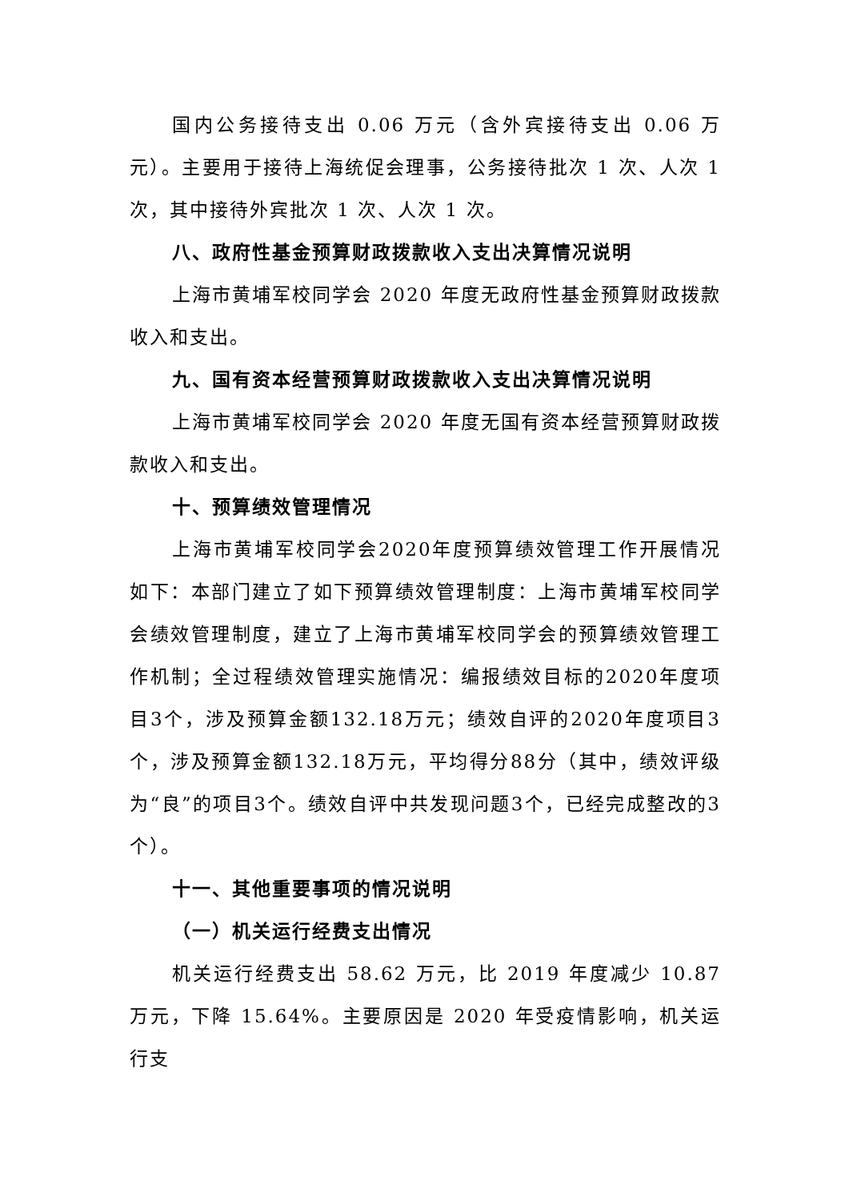国内公务接待支出 0.06 万元（含外宾接待支出 0.06 万元）。主要用于接待上海统促会理事，公务接待批次 1 次、人次 1 次，其中接待外宾批次 1 次、人次 1 次。
八、政府性基金预算财政拨款收入支出决算情况说明
上海市黄埔军校同学会 2020 年度无政府性基金预算财政拨款收入和支出。
九、国有资本经营预算财政拨款收入支出决算情况说明
上海市黄埔军校同学会 2020 年度无国有资本经营预算财政拨款收入和支出。
十、预算绩效管理情况
上海市黄埔军校同学会2020年度预算绩效管理工作开展情况如下：本部门建立了如下预算绩效管理制度：上海市黄埔军校同学会绩效管理制度，建立了上海市黄埔军校同学会的预算绩效管理工作机制；全过程绩效管理实施情况：编报绩效目标的2020年度项目3个，涉及预算金额132.18万元；绩效自评的2020年度项目3个，涉及预算金额132.18万元，平均得分88分（其中，绩效评级为“良”的项目3个。绩效自评中共发现问题3个，已经完成整改的3个）。
十一、其他重要事项的情况说明
（一）机关运行经费支出情况
机关运行经费支出 58.62 万元，比 2019 年度减少 10.87 万元，下降 15.64%。主要原因是 2020 年受疫情影响，机关运行支